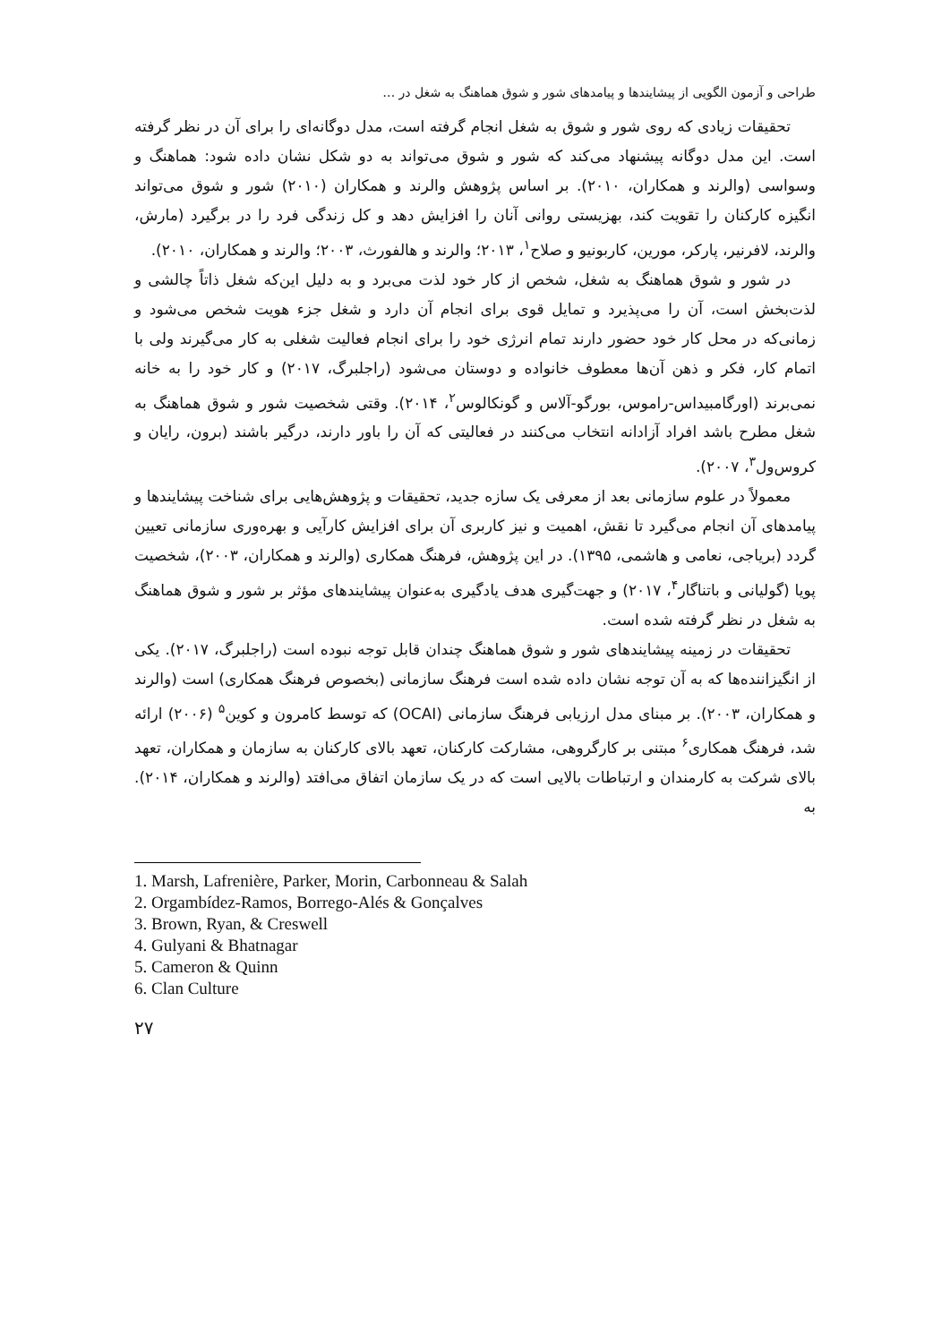طراحی و آزمون الگویی از پیشایندها و پیامدهای شور و شوق هماهنگ به شغل در …
تحقیقات زیادی که روی شور و شوق به شغل انجام گرفته است، مدل دوگانه‌ای را برای آن در نظر گرفته است. این مدل دوگانه پیشنهاد می‌کند که شور و شوق می‌تواند به دو شکل نشان داده شود: هماهنگ و وسواسی (والرند و همکاران، ۲۰۱۰). بر اساس پژوهش والرند و همکاران (۲۰۱۰) شور و شوق می‌تواند انگیزه کارکنان را تقویت کند، بهزیستی روانی آنان را افزایش دهد و کل زندگی فرد را در برگیرد (مارش، والرند، لافرنیر، پارکر، مورین، کاربونیو و صلاح<sup>۱</sup>، ۲۰۱۳؛ والرند و هالفورث، ۲۰۰۳؛ والرند و همکاران، ۲۰۱۰).
در شور و شوق هماهنگ به شغل، شخص از کار خود لذت می‌برد و به دلیل این‌که شغل ذاتاً چالشی و لذت‌بخش است، آن را می‌پذیرد و تمایل قوی برای انجام آن دارد و شغل جزء هویت شخص می‌شود و زمانی‌که در محل کار خود حضور دارند تمام انرژی خود را برای انجام فعالیت شغلی به کار می‌گیرند ولی با اتمام کار، فکر و ذهن آن‌ها معطوف خانواده و دوستان می‌شود (راجلبرگ، ۲۰۱۷) و کار خود را به خانه نمی‌برند (اورگامبیداس-راموس، بورگو-آلاس و گونکالوس<sup>۲</sup>، ۲۰۱۴). وقتی شخصیت شور و شوق هماهنگ به شغل مطرح باشد افراد آزادانه انتخاب می‌کنند در فعالیتی که آن را باور دارند، درگیر باشند (برون، رایان و کروس‌ول<sup>۳</sup>، ۲۰۰۷).
معمولاً در علوم سازمانی بعد از معرفی یک سازه جدید، تحقیقات و پژوهش‌هایی برای شناخت پیشایندها و پیامدهای آن انجام می‌گیرد تا نقش، اهمیت و نیز کاربری آن برای افزایش کارآیی و بهره‌وری سازمانی تعیین گردد (بریاجی، نعامی و هاشمی، ۱۳۹۵). در این پژوهش، فرهنگ همکاری (والرند و همکاران، ۲۰۰۳)، شخصیت پویا (گولیانی و باتناگار<sup>۴</sup>، ۲۰۱۷) و جهت‌گیری هدف یادگیری به‌عنوان پیشایندهای مؤثر بر شور و شوق هماهنگ به شغل در نظر گرفته شده است.
تحقیقات در زمینه پیشایندهای شور و شوق هماهنگ چندان قابل توجه نبوده است (راجلبرگ، ۲۰۱۷). یکی از انگیزاننده‌ها که به آن توجه نشان داده شده است فرهنگ سازمانی (بخصوص فرهنگ همکاری) است (والرند و همکاران، ۲۰۰۳). بر مبنای مدل ارزیابی فرهنگ سازمانی (OCAI) که توسط کامرون و کوین<sup>۵</sup> (۲۰۰۶) ارائه شد، فرهنگ همکاری<sup>۶</sup> مبتنی بر کارگروهی، مشارکت کارکنان، تعهد بالای کارکنان به سازمان و همکاران، تعهد بالای شرکت به کارمندان و ارتباطات بالایی است که در یک سازمان اتفاق می‌افتد (والرند و همکاران، ۲۰۱۴). به
1. Marsh, Lafrenière, Parker, Morin, Carbonneau & Salah
2. Orgambídez-Ramos, Borrego-Alés & Gonçalves
3. Brown, Ryan, & Creswell
4. Gulyani & Bhatnagar
5. Cameron & Quinn
6. Clan Culture
۲۷